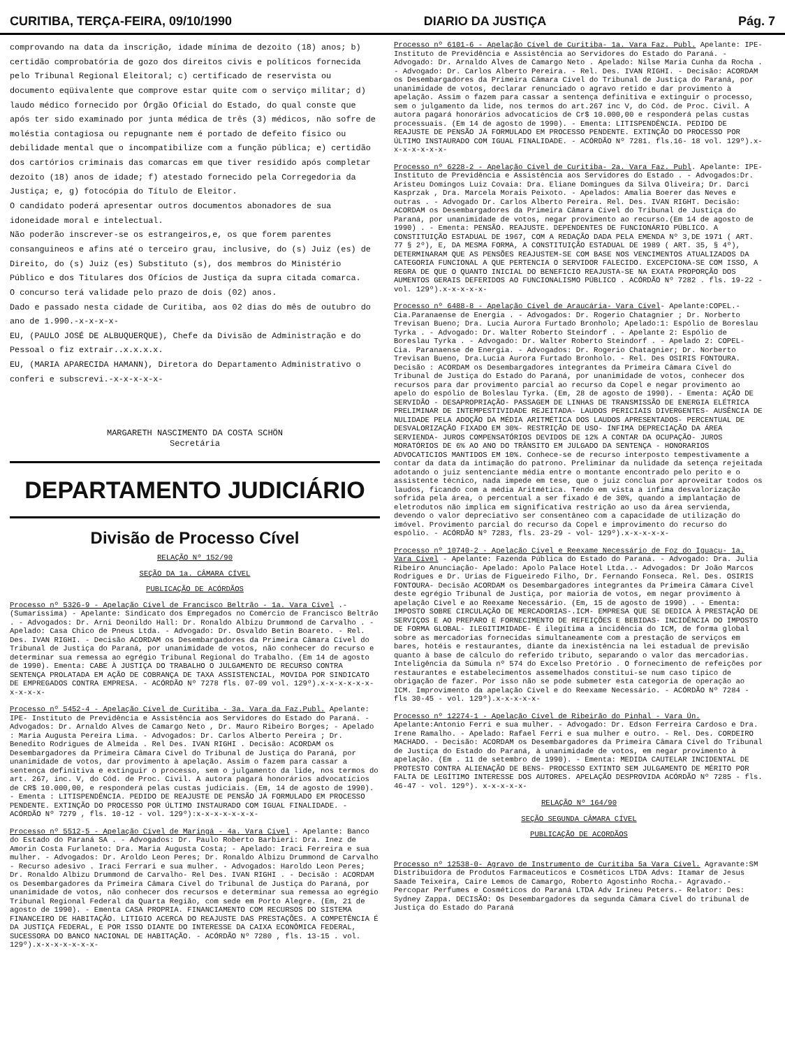CURITIBA, TERÇA-FEIRA, 09/10/1990 DIARIO DA JUSTIÇA Pág. 7
comprovando na data da inscrição, idade mínima de dezoito (18) anos; b) certidão comprobatória de gozo dos direitos civis e políticos fornecida pelo Tribunal Regional Eleitoral; c) certificado de reservista ou documento eqüivalente que comprove estar quite com o serviço militar; d) laudo médico fornecido por Órgão Oficial do Estado, do qual conste que após ter sido examinado por junta médica de três (3) médicos, não sofre de moléstia contagiosa ou repugnante nem é portado de defeito físico ou debilidade mental que o incompatibilize com a função pública; e) certidão dos cartórios criminais das comarcas em que tiver residido após completar dezoito (18) anos de idade; f) atestado fornecido pela Corregedoria da Justiça; e, g) fotocópia do Título de Eleitor.
O candidato poderá apresentar outros documentos abonadores de sua idoneidade moral e intelectual.
Não poderão inscrever-se os estrangeiros,e, os que forem parentes consanguineos e afins até o terceiro grau, inclusive, do (s) Juiz (es) de Direito, do (s) Juiz (es) Substituto (s), dos membros do Ministério Público e dos Titulares dos Ofícios de Justiça da supra citada comarca.
O concurso terá validade pelo prazo de dois (02) anos.
Dado e passado nesta cidade de Curitiba, aos 02 dias do mês de outubro do ano de 1.990.-x-x-x-x-
EU, (PAULO JOSÉ DE ALBUQUERQUE), Chefe da Divisão de Administração e do Pessoal o fiz extrair..x.x.x.x.
EU, (MARIA APARECIDA HAMANN), Diretora do Departamento Administrativo o conferi e subscrevi.-x-x-x-x-x-
MARGARETH NASCIMENTO DA COSTA SCHÖN
Secretária
DEPARTAMENTO JUDICIÁRIO
Divisão de Processo Cível
RELAÇÃO Nº 152/90
SEÇÃO DA 1a. CÂMARA CÍVEL
PUBLICAÇÃO DE ACÓRDÃOS
Processo nº 5326-9 - Apelação Cível de Francisco Beltrão - 1a. Vara Cível .-(Sumaríssima) - Apelante: Sindicato dos Empregados no Comércio de Francisco Beltrão . - Advogados: Dr. Arni Deonildo Hall: Dr. Ronaldo Albizu Drummond de Carvalho . - Apelado: Casa Chico de Pneus Ltda. - Advogado: Dr. Osvaldo Betin Boareto. - Rel. Des. IVAN RIGHI. - Decisão ACORDAM os Desembargadores da Primeira Câmara Cível do Tribunal de Justiça do Paraná, por unanimidade de votos, não conhecer do recurso e determinar sua remessa ao egrégio Tribunal Regional do Trabalho. (Em 14 de agosto de 1990). Ementa: CABE À JUSTIÇA DO TRABALHO O JULGAMENTO DE RECURSO CONTRA SENTENÇA PROLATADA EM AÇÃO DE COBRANÇA DE TAXA ASSISTENCIAL, MOVIDA POR SINDICATO DE EMPREGADOS CONTRA EMPRESA. - ACÓRDÃO Nº 7278 fls. 07-09 vol. 129º).x-x-x-x-x-x-x-x-x-x-
Processo nº 5452-4 - Apelação Cível de Curitiba - 3a. Vara da Faz.Publ. Apelante: IPE- Instituto de Previdência e Assistência aos Servidores do Estado do Paraná. - Advogados: Dr. Arnaldo Alves de Camargo Neto , Dr. Mauro Ribeiro Borges; - Apelado : Maria Augusta Pereira Lima. - Advogados: Dr. Carlos Alberto Pereira ; Dr. Benedito Rodrigues de Almeida . Rel Des. IVAN RIGHI . Decisão: ACORDAM os Desembargadores da Primeira Câmara Cível do Tribunal de Justiça do Paraná, por unanimidade de votos, dar provimento à apelação. Assim o fazem para cassar a sentença definitiva e extinguir o processo, sem o julgamento da lide, nos termos do art. 267, inc. V, do Cód. de Proc. Civil. A autora pagará honorários advocatícios de CR$ 10.000,00, e responderá pelas custas judiciais. (Em, 14 de agosto de 1990). - Ementa : LITISPENDÊNCIA. PEDIDO DE REAJUSTE DE PENSÃO JÁ FORMULADO EM PROCESSO PENDENTE. EXTINÇÃO DO PROCESSO POR ÚLTIMO INSTAURADO COM IGUAL FINALIDADE. - ACÓRDÃO Nº 7279 , fls. 10-12 - vol. 129º):x-x-x-x-x-x-x-
Processo nº 5512-5 - Apelação Cível de Maringá - 4a. Vara Cível - Apelante: Banco do Estado do Paraná SA . - Advogados: Dr. Paulo Roberto Barbieri: Dra. Inez de Amorin Costa Furlaneto: Dra. Maria Augusta Costa; - Apelado: Iraci Ferreira e sua mulher. - Advogados: Dr. Aroldo Leon Peres; Dr. Ronaldo Albizu Drummond de Carvalho - Recurso adesivo . Iraci Ferrari e sua mulher. - Advogados: Haroldo Leon Peres; Dr. Ronaldo Albizu Drummond de Carvalho- Rel Des. IVAN RIGHI . - Decisão : ACORDAM os Desembargadores da Primeira Câmara Cível do Tribunal de Justiça do Paraná, por unanimidade de votos, não conhecer dos recursos e determinar sua remessa ao egrégio Tribunal Regional Federal da Quarta Região, com sede em Porto Alegre. (Em, 21 de agosto de 1990). - Ementa CASA PROPRIA. FINANCIAMENTO COM RECURSOS DO SISTEMA FINANCEIRO DE HABITAÇÃO. LITIGIO ACERCA DO REAJUSTE DAS PRESTAÇÕES. A COMPETÊNCIA É DA JUSTIÇA FEDERAL, E POR ISSO DIANTE DO INTERESSE DA CAIXA ECONÔMICA FEDERAL, SUCESSORA DO BANCO NACIONAL DE HABITAÇÃO. - ACÓRDÃO Nº 7280 , fls. 13-15 . vol. 129º).x-x-x-x-x-x-x-
Processo nº 6101-6 - Apelação Cível de Curitiba- 1a. Vara Faz. Publ. Apelante: IPE- Instituto de Previdência e Assistência ao Servidores do Estado do Paraná. - Advogado: Dr. Arnaldo Alves de Camargo Neto . Apelado: Nilse Maria Cunha da Rocha . - Advogado: Dr. Carlos Alberto Pereira. - Rel. Des. IVAN RIGHI. - Decisão: ACORDAM os Desembargadores da Primeira Câmara Cível do Tribunal de Justiça do Paraná, por unanimidade de votos, declarar renunciado o agravo retido e dar provimento à apelação. Assim o fazem para cassar a sentença definitiva e extinguir o processo, sem o julgamento da lide, nos termos do art.267 inc V, do Cód. de Proc. Civil. A autora pagará honorários advocatícios de Cr$ 10.000,00 e responderá pelas custas processuais. (Em 14 de agosto de 1990). - Ementa: LITISPENDÊNCIA. PEDIDO DE REAJUSTE DE PENSÃO JÁ FORMULADO EM PROCESSO PENDENTE. EXTINÇÃO DO PROCESSO POR ÚLTIMO INSTAURADO COM IGUAL FINALIDADE. - ACÓRDÃO Nº 7281. fls.16- 18 vol. 129º).x-x-x-x-x-x-x-
Processo nº 6228-2 - Apelação Cível de Curitiba- 2a. Vara Faz. Publ. Apelante: IPE- Instituto de Previdência e Assistência aos Servidores do Estado . - Advogados:Dr. Aristeu Domingos Luiz Covaia: Dra. Eliane Domingues da Silva Oliveira; Dr. Darci Kasprzak , Dra. Marcela Morais Peixoto. - Apelados: Amalia Boerer das Neves e outras . - Advogado Dr. Carlos Alberto Pereira. Rel. Des. IVAN RIGHT. Decisão: ACORDAM os Desembargadores da Primeira Câmara Cível do Tribunal de Justiça do Paraná, por unanimidade de votos, negar provimento ao recurso.(Em 14 de agosto de 1990) . - Ementa: PENSÃO. REAJUSTE. DEPENDENTES DE FUNCIONÁRIO PÚBLICO. A CONSTITUIÇÃO ESTADUAL DE 1967, COM A REDAÇÃO DADA PELA EMENDA Nº 3,DE 1971 ( ART. 77 § 2º), E, DA MESMA FORMA, A CONSTITUIÇÃO ESTADUAL DE 1989 ( ART. 35, § 4º), DETERMINARAM QUE AS PENSÕES REAJUSTEM-SE COM BASE NOS VENCIMENTOS ATUALIZADOS DA CATEGORIA FUNCIONAL A QUE PERTENCIA O SERVIDOR FALECIDO. EXCEPCIONA-SE COM ISSO, A REGRA DE QUE O QUANTO INICIAL DO BENEFICIO REAJUSTA-SE NA EXATA PROPORÇÃO DOS AUMENTOS GERAIS DEFERIDOS AO FUNCIONALISMO PÚBLICO . ACÓRDÃO Nº 7282 . fls. 19-22 - vol. 129º).x-x-x-x-x-
Processo nº 6488-8 - Apelação Cível de Araucária- Vara Cível- Apelante:COPEL.- Cia.Paranaense de Energia . - Advogados: Dr. Rogerio Chatagnier ; Dr. Norberto Trevisan Bueno; Dra. Lucia Aurora Furtado Bronholo; Apelado:1: Espólio de Boreslau Tyrka . - Advogado: Dr. Walter Roberto Steindorf . - Apelante 2: Espólio de Boreslau Tyrka . - Advogado: Dr. Walter Roberto Steindorf . - Apelado 2: COPEL- Cia. Paranaense de Energia. - Advogados: Dr. Rogerio Chatagnier; Dr. Norberto Trevisan Bueno, Dra.Lucia Aurora Furtado Bronholo. - Rel. Des OSIRIS FONTOURA. Decisão : ACORDAM os Desembargadores integrantes da Primeira Câmara Cível do Tribunal de Justiça do Estado do Paraná, por unanimidade de votos, conhecer dos recursos para dar provimento parcial ao recurso da Copel e negar provimento ao apelo do espólio de Boleslau Tyrka. (Em, 28 de agosto de 1990). - Ementa: AÇÃO DE SERVIDÃO - DESAPROPRIAÇÃO- PASSAGEM DE LINHAS DE TRANSMISSÃO DE ENERGIA ELÉTRICA PRELIMINAR DE INTEMPESTIVIDADE REJEITADA- LAUDOS PERICIAIS DIVERGENTES- AUSÊNCIA DE NULIDADE PELA ADOÇÃO DA MÉDIA ARITMÉTICA DOS LAUDOS APRESENTADOS- PERCENTUAL DE DESVALORIZAÇÃO FIXADO EM 30%- RESTRIÇÃO DE USO- ÍNFIMA DEPRECIAÇÃO DA ÁREA SERVIENDA- JUROS COMPENSATÓRIOS DEVIDOS DE 12% A CONTAR DA OCUPAÇÃO- JUROS MORATÓRIOS DE 6% AO ANO DO TRÂNSITO EM JULGADO DA SENTENÇA - HONORARIOS ADVOCATICIOS MANTIDOS EM 10%. Conhece-se de recurso interposto tempestivamente a contar da data da intimação do patrono. Preliminar da nulidade da setença rejeitada adotando o juiz sentenciante média entre o montante encontrado pelo perito e o assistente técnico, nada impede em tese, que o juiz conclua por aproveitar todos os laudos, ficando com a média Aritmética. Tendo em vista a ínfima desvalorização sofrida pela área, o percentual a ser fixado é de 30%, quando a implantação de eletrodutos não implica em significativa restrição ao uso da área servienda, devendo o valor depreciativo ser consentâneo com a capacidade de utilização do imóvel. Provimento parcial do recurso da Copel e improvimento do recurso do espólio. - ACÓRDÃO Nº 7283, fls. 23-29 - vol- 129º).x-x-x-x-x-
Processo nº 10740-2 - Apelação Cível e Reexame Necessário de Foz do Iguaçu- 1a. Vara Cível - Apelante: Fazenda Pública do Estado do Paraná. - Advogado: Dra. Julia Ribeiro Anunciação- Apelado: Apolo Palace Hotel Ltda..- Advogados: Dr João Marcos Rodrigues e Dr. Urias de Figueiredo Filho, Dr. Fernando Fonseca. Rel. Des. OSIRIS FONTOURA- Decisão ACORDAM os Desembargadores integrantes da Primeira Câmara Cível deste egrégio Tribunal de Justiça, por maioria de votos, em negar provimento à apelação Cível e ao Reexame Necessário. (Em, 15 de agosto de 1990) . - Ementa: IMPOSTO SOBRE CIRCULAÇÃO DE MERCADORIAS-.ICM- EMPRESA QUE SE DEDICA À PRESTAÇÃO DE SERVIÇOS E AO PREPARO E FORNECIMENTO DE REFEIÇÕES E BEBIDAS- INCIDÊNCIA DO IMPOSTO DE FORMA GLOBAL- ILEGITIMIDADE- É ilegítima a incidência do ICM, de forma global sobre as mercadorias fornecidas simultaneamente com a prestação de serviços em bares, hotéis e restaurantes, diante da inexistência na lei estadual de previsão quanto à base de cálculo do referido tributo, separando o valor das mercadorias. Inteligência da Súmula nº 574 do Excelso Pretório . O fornecimento de refeições por restaurantes e estabelecimentos assemelhados constitui-se num caso típico de obrigação de fazer. Por isso não se pode submeter esta categoria de operação ao ICM. Improvimento da apelação Cível e do Reexame Necessário. - ACÓRDÃO Nº 7284 - fls 30-45 - vol. 129º).x-x-x-x-x-
Processo nº 12274-1 - Apelação Cível de Ribeirão do Pinhal - Vara Ún. Apelante:Antonio Ferri e sua mulher. - Advogado: Dr. Edson Ferreira Cardoso e Dra. Irene Ramalho. - Apelado: Rafael Ferri e sua mulher e outro. - Rel. Des. CORDEIRO MACHADO. - Decisão: ACORDAM os Desembargadores da Primeira Câmara Cível do Tribunal de Justiça do Estado do Paraná, à unanimidade de votos, em negar provimento à apelação. (Em . 11 de setembro de 1990). - Ementa: MEDIDA CAUTELAR INCIDENTAL DE PROTESTO CONTRA ALIENAÇÃO DE BENS- PROCESSO EXTINTO SEM JULGAMENTO DE MÉRITO POR FALTA DE LEGÍTIMO INTERESSE DOS AUTORES. APELAÇÃO DESPROVIDA ACÓRDÃO Nº 7285 - fls. 46-47 - vol. 129º). x-x-x-x-x-
RELAÇÃO Nº 164/90
SEÇÃO SEGUNDA CÂMARA CÍVEL
PUBLICAÇÃO DE ACORDÃOS
Processo nº 12538-0- Agravo de Instrumento de Curitiba 5a Vara Cível. Agravante:SM Distribuidora de Produtos Farmaceuticos e Cosméticos LTDA Advs: Itamar de Jesus Saade Teixeira, Caire Lemos de Camargo, Roberto Agostinho Rocha.- Agravado.-Percopar Perfumes e Cosméticos do Paraná LTDA Adv Irineu Peters.- Relator: Des: Sydney Zappa. DECISÃO: Os Desembargadores da segunda Câmara Cível do tribunal de Justiça do Estado do Paraná